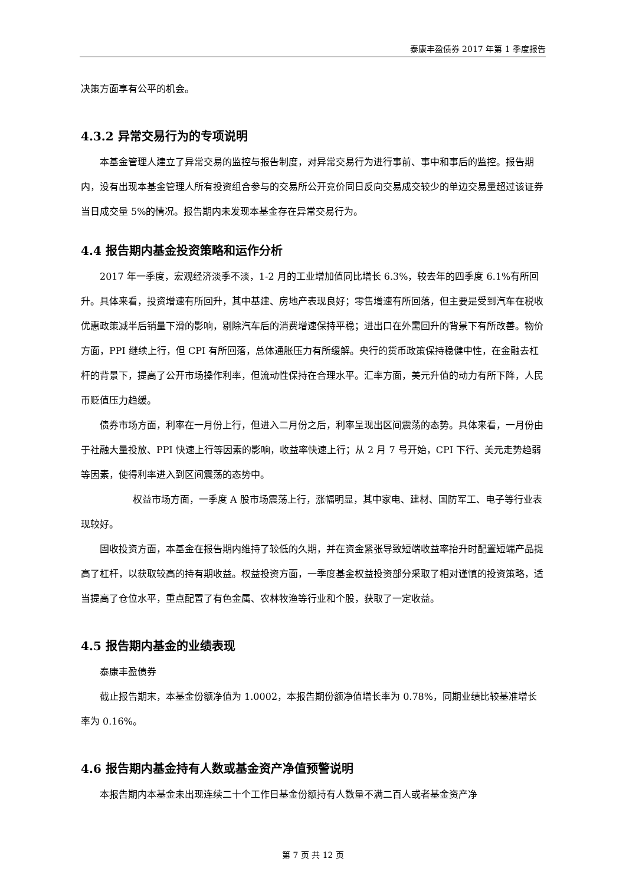泰康丰盈债券 2017 年第 1 季度报告
决策方面享有公平的机会。
4.3.2 异常交易行为的专项说明
本基金管理人建立了异常交易的监控与报告制度，对异常交易行为进行事前、事中和事后的监控。报告期内，没有出现本基金管理人所有投资组合参与的交易所公开竞价同日反向交易成交较少的单边交易量超过该证券当日成交量 5%的情况。报告期内未发现本基金存在异常交易行为。
4.4 报告期内基金投资策略和运作分析
2017 年一季度，宏观经济淡季不淡，1-2 月的工业增加值同比增长 6.3%，较去年的四季度 6.1%有所回升。具体来看，投资增速有所回升，其中基建、房地产表现良好；零售增速有所回落，但主要是受到汽车在税收优惠政策减半后销量下滑的影响，剔除汽车后的消费增速保持平稳；进出口在外需回升的背景下有所改善。物价方面，PPI 继续上行，但 CPI 有所回落，总体通胀压力有所缓解。央行的货币政策保持稳健中性，在金融去杠杆的背景下，提高了公开市场操作利率，但流动性保持在合理水平。汇率方面，美元升值的动力有所下降，人民币贬值压力趋缓。
债券市场方面，利率在一月份上行，但进入二月份之后，利率呈现出区间震荡的态势。具体来看，一月份由于社融大量投放、PPI 快速上行等因素的影响，收益率快速上行；从 2 月 7 号开始，CPI 下行、美元走势趋弱等因素，使得利率进入到区间震荡的态势中。
权益市场方面，一季度 A 股市场震荡上行，涨幅明显，其中家电、建材、国防军工、电子等行业表现较好。
固收投资方面，本基金在报告期内维持了较低的久期，并在资金紧张导致短端收益率抬升时配置短端产品提高了杠杆，以获取较高的持有期收益。权益投资方面，一季度基金权益投资部分采取了相对谨慎的投资策略，适当提高了仓位水平，重点配置了有色金属、农林牧渔等行业和个股，获取了一定收益。
4.5 报告期内基金的业绩表现
泰康丰盈债券
截止报告期末，本基金份额净值为 1.0002，本报告期份额净值增长率为 0.78%，同期业绩比较基准增长率为 0.16%。
4.6 报告期内基金持有人数或基金资产净值预警说明
本报告期内本基金未出现连续二十个工作日基金份额持有人数量不满二百人或者基金资产净
第 7 页 共 12 页